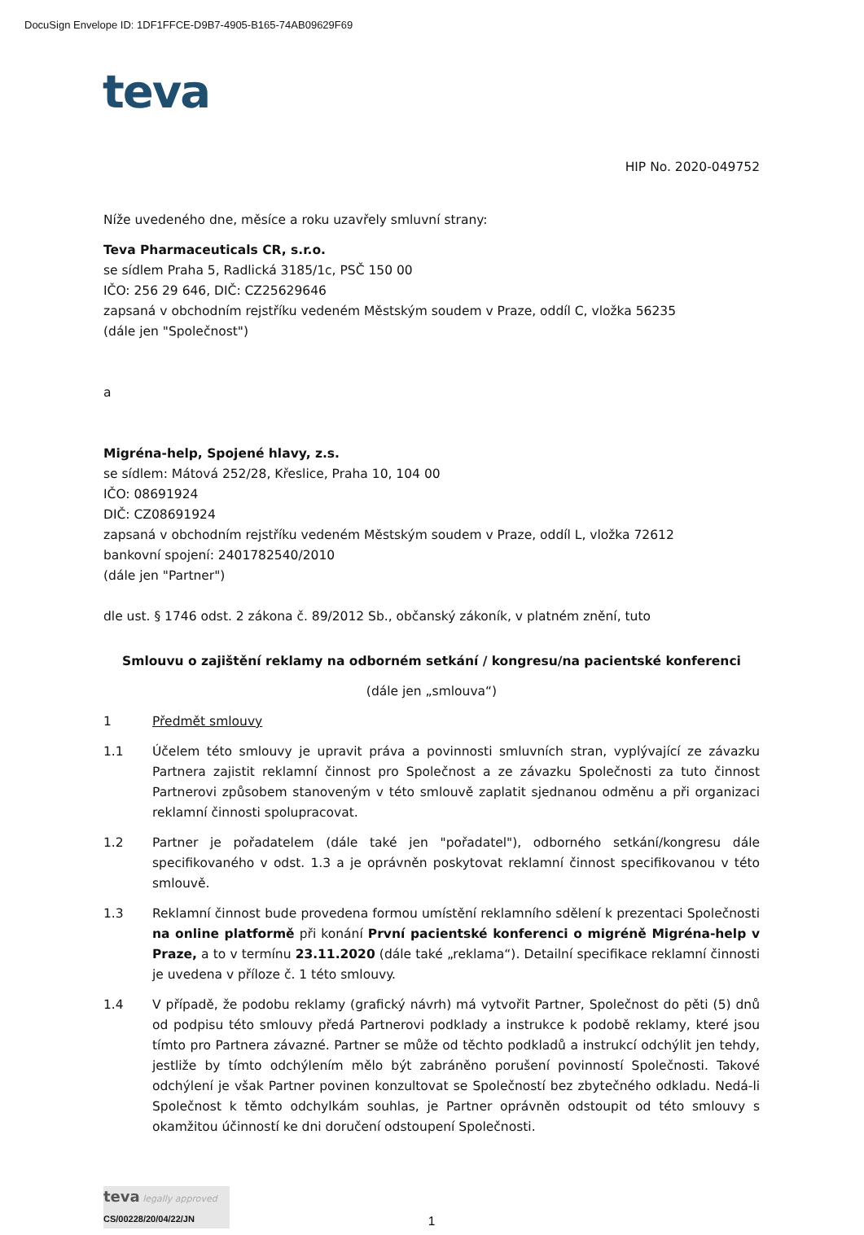DocuSign Envelope ID: 1DF1FFCE-D9B7-4905-B165-74AB09629F69
teva
HIP No. 2020-049752
Níže uvedeného dne, měsíce a roku uzavřely smluvní strany:
Teva Pharmaceuticals CR, s.r.o.
se sídlem Praha 5, Radlická 3185/1c, PSČ 150 00
IČO: 256 29 646, DIČ: CZ25629646
zapsaná v obchodním rejstříku vedeném Městským soudem v Praze, oddíl C, vložka 56235
(dále jen "Společnost")
a
Migréna-help, Spojené hlavy, z.s.
se sídlem: Mátová 252/28, Křeslice, Praha 10, 104 00
IČO: 08691924
DIČ: CZ08691924
zapsaná v obchodním rejstříku vedeném Městským soudem v Praze, oddíl L, vložka 72612
bankovní spojení: 2401782540/2010
(dále jen "Partner")
dle ust. § 1746 odst. 2 zákona č. 89/2012 Sb., občanský zákoník, v platném znění, tuto
Smlouvu o zajištění reklamy na odborném setkání / kongresu/na pacientské konferenci
(dále jen „smlouva“)
1 Předmět smlouvy
1.1 Účelem této smlouvy je upravit práva a povinnosti smluvních stran, vyplývající ze závazku Partnera zajistit reklamní činnost pro Společnost a ze závazku Společnosti za tuto činnost Partnerovi způsobem stanoveným v této smlouvě zaplatit sjednanou odměnu a při organizaci reklamní činnosti spolupracovat.
1.2 Partner je pořadatelem (dále také jen "pořadatel"), odborného setkání/kongresu dále specifikovaného v odst. 1.3 a je oprávněn poskytovat reklamní činnost specifikovanou v této smlouvě.
1.3 Reklamní činnost bude provedena formou umístění reklamního sdělení k prezentaci Společnosti na online platformě při konání První pacientské konferenci o migréně Migréna-help v Praze, a to v termínu 23.11.2020 (dále také „reklama“). Detailní specifikace reklamní činnosti je uvedena v příloze č. 1 této smlouvy.
1.4 V případě, že podobu reklamy (grafický návrh) má vytvořit Partner, Společnost do pěti (5) dnů od podpisu této smlouvy předá Partnerovi podklady a instrukce k podobě reklamy, které jsou tímto pro Partnera závazné. Partner se může od těchto podkladů a instrukcí odchýlit jen tehdy, jestliže by tímto odchýlením mělo být zabráněno porušení povinností Společnosti. Takové odchýlení je však Partner povinen konzultovat se Společností bez zbytečného odkladu. Nedá-li Společnost k těmto odchylkám souhlas, je Partner oprávněn odstoupit od této smlouvy s okamžitou účinností ke dni doručení odstoupení Společnosti.
teva legally approved
CS/00228/20/04/22/JN
1